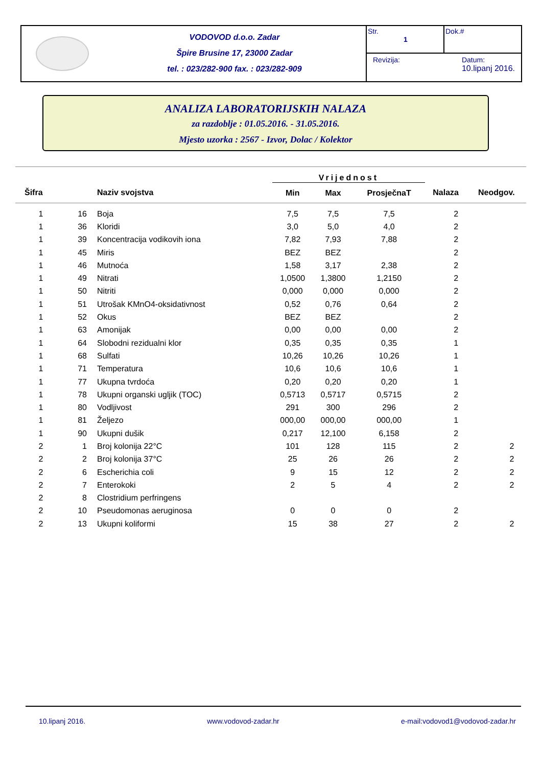VODOVOD d.o.o. Zadar
Špire Brusine 17, 23000 Zadar
tel. : 023/282-900 fax. : 023/282-909
Str.
1
Dok.#
Revizija: Datum:
10.lipanj 2016.
ANALIZA LABORATORIJSKIH NALAZA
za razdoblje : 01.05.2016. - 31.05.2016.
Mjesto uzorka : 2567 - Izvor, Dolac / Kolektor
| | | | Vrijednost | | | | |
| --- | --- | --- | --- | --- | --- | --- | --- |
| Šifra | | Naziv svojstva | Min | Max | ProsječnaT | Nalaza | Neodgov. |
| 1 | 16 | Boja | 7,5 | 7,5 | 7,5 | 2 | |
| 1 | 36 | Kloridi | 3,0 | 5,0 | 4,0 | 2 | |
| 1 | 39 | Koncentracija vodikovih iona | 7,82 | 7,93 | 7,88 | 2 | |
| 1 | 45 | Miris | BEZ | BEZ | | 2 | |
| 1 | 46 | Mutnoća | 1,58 | 3,17 | 2,38 | 2 | |
| 1 | 49 | Nitrati | 1,0500 | 1,3800 | 1,2150 | 2 | |
| 1 | 50 | Nitriti | 0,000 | 0,000 | 0,000 | 2 | |
| 1 | 51 | Utrošak KMnO4-oksidativnost | 0,52 | 0,76 | 0,64 | 2 | |
| 1 | 52 | Okus | BEZ | BEZ | | 2 | |
| 1 | 63 | Amonijak | 0,00 | 0,00 | 0,00 | 2 | |
| 1 | 64 | Slobodni rezidualni klor | 0,35 | 0,35 | 0,35 | 1 | |
| 1 | 68 | Sulfati | 10,26 | 10,26 | 10,26 | 1 | |
| 1 | 71 | Temperatura | 10,6 | 10,6 | 10,6 | 1 | |
| 1 | 77 | Ukupna tvrdoća | 0,20 | 0,20 | 0,20 | 1 | |
| 1 | 78 | Ukupni organski ugljik (TOC) | 0,5713 | 0,5717 | 0,5715 | 2 | |
| 1 | 80 | Vodljivost | 291 | 300 | 296 | 2 | |
| 1 | 81 | Željezo | 000,00 | 000,00 | 000,00 | 1 | |
| 1 | 90 | Ukupni dušik | 0,217 | 12,100 | 6,158 | 2 | |
| 2 | 1 | Broj kolonija 22°C | 101 | 128 | 115 | 2 | 2 |
| 2 | 2 | Broj kolonija 37°C | 25 | 26 | 26 | 2 | 2 |
| 2 | 6 | Escherichia coli | 9 | 15 | 12 | 2 | 2 |
| 2 | 7 | Enterokoki | 2 | 5 | 4 | 2 | 2 |
| 2 | 8 | Clostridium perfringens | | | | | |
| 2 | 10 | Pseudomonas aeruginosa | 0 | 0 | 0 | 2 | |
| 2 | 13 | Ukupni koliformi | 15 | 38 | 27 | 2 | 2 |
10.lipanj 2016. www.vodovod-zadar.hr e-mail:vodovod1@vodovod-zadar.hr